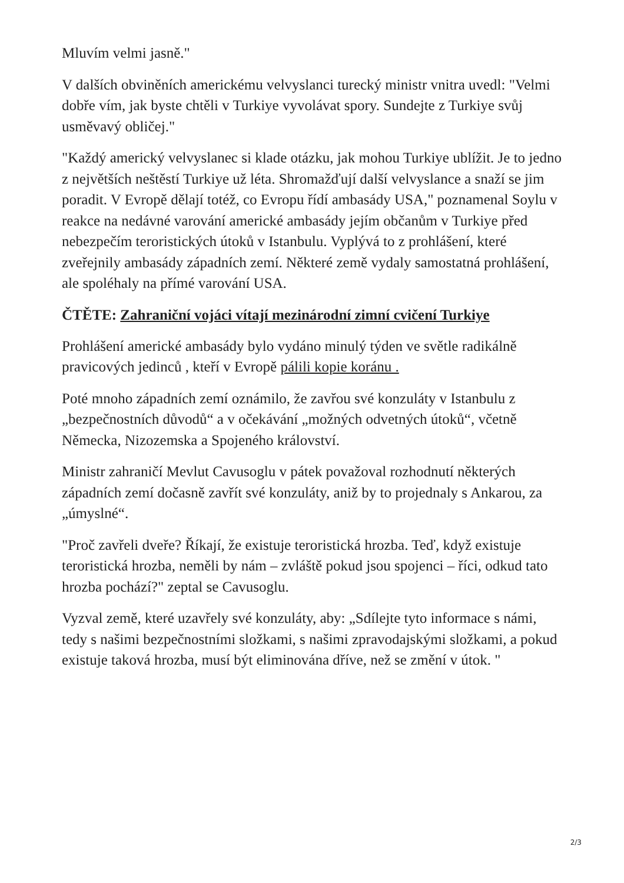Mluvím velmi jasně."
V dalších obviněních americkému velvyslanci turecký ministr vnitra uvedl: "Velmi dobře vím, jak byste chtěli v Turkiye vyvolávat spory. Sundejte z Turkiye svůj usměvavý obličej."
"Každý americký velvyslanec si klade otázku, jak mohou Turkiye ublížit. Je to jedno z největších neštěstí Turkiye už léta. Shromažďují další velvyslance a snaží se jim poradit. V Evropě dělají totéž, co Evropu řídí ambasády USA," poznamenal Soylu v reakce na nedávné varování americké ambasády jejím občanům v Turkiye před nebezpečím teroristických útoků v Istanbulu. Vyplývá to z prohlášení, které zveřejnily ambasády západních zemí. Některé země vydaly samostatná prohlášení, ale spoléhaly na přímé varování USA.
ČTĚTE: Zahraniční vojáci vítají mezinárodní zimní cvičení Turkiye
Prohlášení americké ambasády bylo vydáno minulý týden ve světle radikálně pravicových jedinců , kteří v Evropě pálili kopie koránu .
Poté mnoho západních zemí oznámilo, že zavřou své konzuláty v Istanbulu z „bezpečnostních důvodů“ a v očekávání „možných odvetných útoků“, včetně Německa, Nizozemska a Spojeného království.
Ministr zahraničí Mevlut Cavusoglu v pátek považoval rozhodnutí některých západních zemí dočasně zavřít své konzuláty, aniž by to projednaly s Ankarou, za „úmyslné“.
"Proč zavřeli dveře? Říkají, že existuje teroristická hrozba. Teď, když existuje teroristická hrozba, neměli by nám – zvláště pokud jsou spojenci – říci, odkud tato hrozba pochází?" zeptal se Cavusoglu.
Vyzval země, které uzavřely své konzuláty, aby: „Sdílejte tyto informace s námi, tedy s našimi bezpečnostními složkami, s našimi zpravodajskými složkami, a pokud existuje taková hrozba, musí být eliminována dříve, než se změní v útok. "
2/3